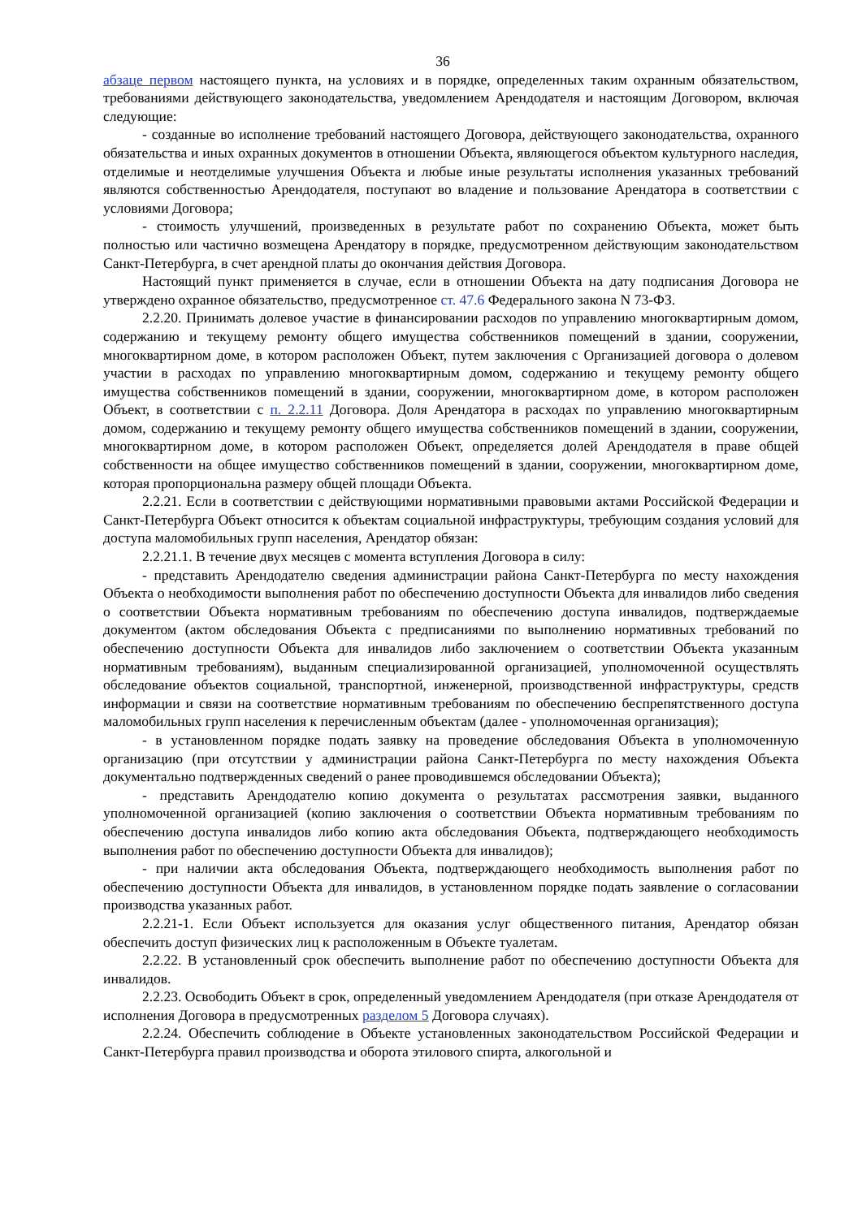36
абзаце первом настоящего пункта, на условиях и в порядке, определенных таким охранным обязательством, требованиями действующего законодательства, уведомлением Арендодателя и настоящим Договором, включая следующие:
- созданные во исполнение требований настоящего Договора, действующего законодательства, охранного обязательства и иных охранных документов в отношении Объекта, являющегося объектом культурного наследия, отделимые и неотделимые улучшения Объекта и любые иные результаты исполнения указанных требований являются собственностью Арендодателя, поступают во владение и пользование Арендатора в соответствии с условиями Договора;
- стоимость улучшений, произведенных в результате работ по сохранению Объекта, может быть полностью или частично возмещена Арендатору в порядке, предусмотренном действующим законодательством Санкт-Петербурга, в счет арендной платы до окончания действия Договора.
Настоящий пункт применяется в случае, если в отношении Объекта на дату подписания Договора не утверждено охранное обязательство, предусмотренное ст. 47.6 Федерального закона N 73-ФЗ.
2.2.20. Принимать долевое участие в финансировании расходов по управлению многоквартирным домом, содержанию и текущему ремонту общего имущества собственников помещений в здании, сооружении, многоквартирном доме, в котором расположен Объект, путем заключения с Организацией договора о долевом участии в расходах по управлению многоквартирным домом, содержанию и текущему ремонту общего имущества собственников помещений в здании, сооружении, многоквартирном доме, в котором расположен Объект, в соответствии с п. 2.2.11 Договора. Доля Арендатора в расходах по управлению многоквартирным домом, содержанию и текущему ремонту общего имущества собственников помещений в здании, сооружении, многоквартирном доме, в котором расположен Объект, определяется долей Арендодателя в праве общей собственности на общее имущество собственников помещений в здании, сооружении, многоквартирном доме, которая пропорциональна размеру общей площади Объекта.
2.2.21. Если в соответствии с действующими нормативными правовыми актами Российской Федерации и Санкт-Петербурга Объект относится к объектам социальной инфраструктуры, требующим создания условий для доступа маломобильных групп населения, Арендатор обязан:
2.2.21.1. В течение двух месяцев с момента вступления Договора в силу:
- представить Арендодателю сведения администрации района Санкт-Петербурга по месту нахождения Объекта о необходимости выполнения работ по обеспечению доступности Объекта для инвалидов либо сведения о соответствии Объекта нормативным требованиям по обеспечению доступа инвалидов, подтверждаемые документом (актом обследования Объекта с предписаниями по выполнению нормативных требований по обеспечению доступности Объекта для инвалидов либо заключением о соответствии Объекта указанным нормативным требованиям), выданным специализированной организацией, уполномоченной осуществлять обследование объектов социальной, транспортной, инженерной, производственной инфраструктуры, средств информации и связи на соответствие нормативным требованиям по обеспечению беспрепятственного доступа маломобильных групп населения к перечисленным объектам (далее - уполномоченная организация);
- в установленном порядке подать заявку на проведение обследования Объекта в уполномоченную организацию (при отсутствии у администрации района Санкт-Петербурга по месту нахождения Объекта документально подтвержденных сведений о ранее проводившемся обследовании Объекта);
- представить Арендодателю копию документа о результатах рассмотрения заявки, выданного уполномоченной организацией (копию заключения о соответствии Объекта нормативным требованиям по обеспечению доступа инвалидов либо копию акта обследования Объекта, подтверждающего необходимость выполнения работ по обеспечению доступности Объекта для инвалидов);
- при наличии акта обследования Объекта, подтверждающего необходимость выполнения работ по обеспечению доступности Объекта для инвалидов, в установленном порядке подать заявление о согласовании производства указанных работ.
2.2.21-1. Если Объект используется для оказания услуг общественного питания, Арендатор обязан обеспечить доступ физических лиц к расположенным в Объекте туалетам.
2.2.22. В установленный срок обеспечить выполнение работ по обеспечению доступности Объекта для инвалидов.
2.2.23. Освободить Объект в срок, определенный уведомлением Арендодателя (при отказе Арендодателя от исполнения Договора в предусмотренных разделом 5 Договора случаях).
2.2.24. Обеспечить соблюдение в Объекте установленных законодательством Российской Федерации и Санкт-Петербурга правил производства и оборота этилового спирта, алкогольной и